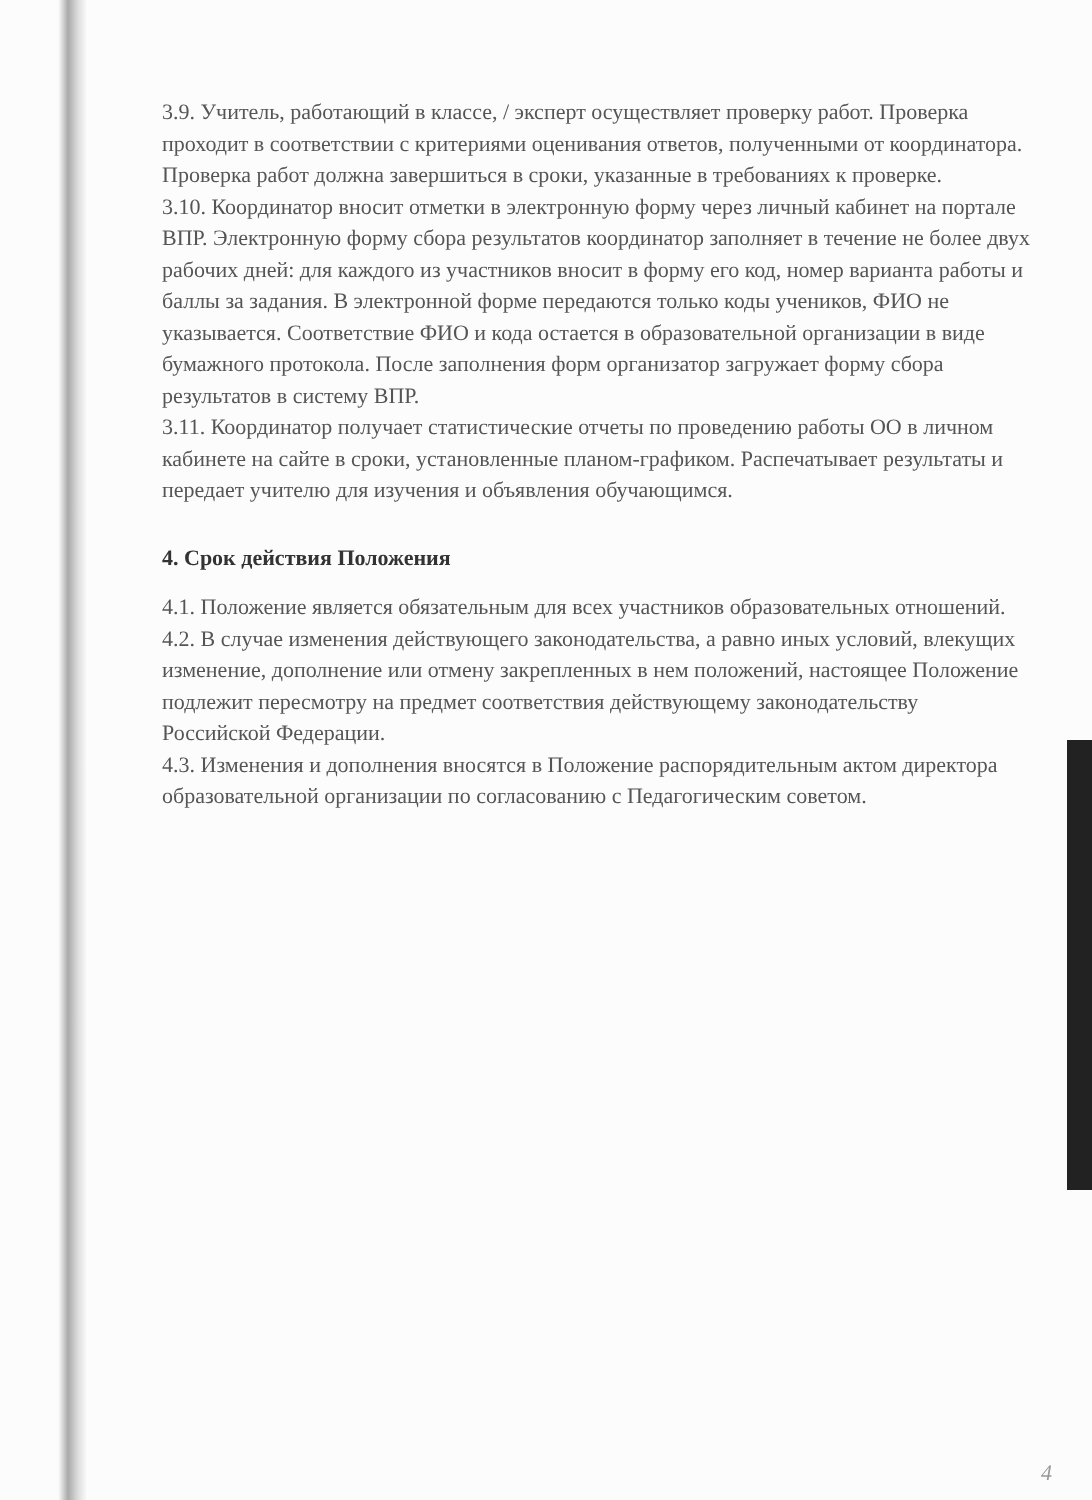3.9. Учитель, работающий в классе, / эксперт осуществляет проверку работ. Проверка проходит в соответствии с критериями оценивания ответов, полученными от координатора. Проверка работ должна завершиться в сроки, указанные в требованиях к проверке.
3.10. Координатор вносит отметки в электронную форму через личный кабинет на портале ВПР. Электронную форму сбора результатов координатор заполняет в течение не более двух рабочих дней: для каждого из участников вносит в форму его код, номер варианта работы и баллы за задания. В электронной форме передаются только коды учеников, ФИО не указывается. Соответствие ФИО и кода остается в образовательной организации в виде бумажного протокола. После заполнения форм организатор загружает форму сбора результатов в систему ВПР.
3.11. Координатор получает статистические отчеты по проведению работы ОО в личном кабинете на сайте в сроки, установленные планом-графиком. Распечатывает результаты и передает учителю для изучения и объявления обучающимся.
4. Срок действия Положения
4.1. Положение является обязательным для всех участников образовательных отношений.
4.2. В случае изменения действующего законодательства, а равно иных условий, влекущих изменение, дополнение или отмену закрепленных в нем положений, настоящее Положение подлежит пересмотру на предмет соответствия действующему законодательству Российской Федерации.
4.3. Изменения и дополнения вносятся в Положение распорядительным актом директора образовательной организации по согласованию с Педагогическим советом.
4